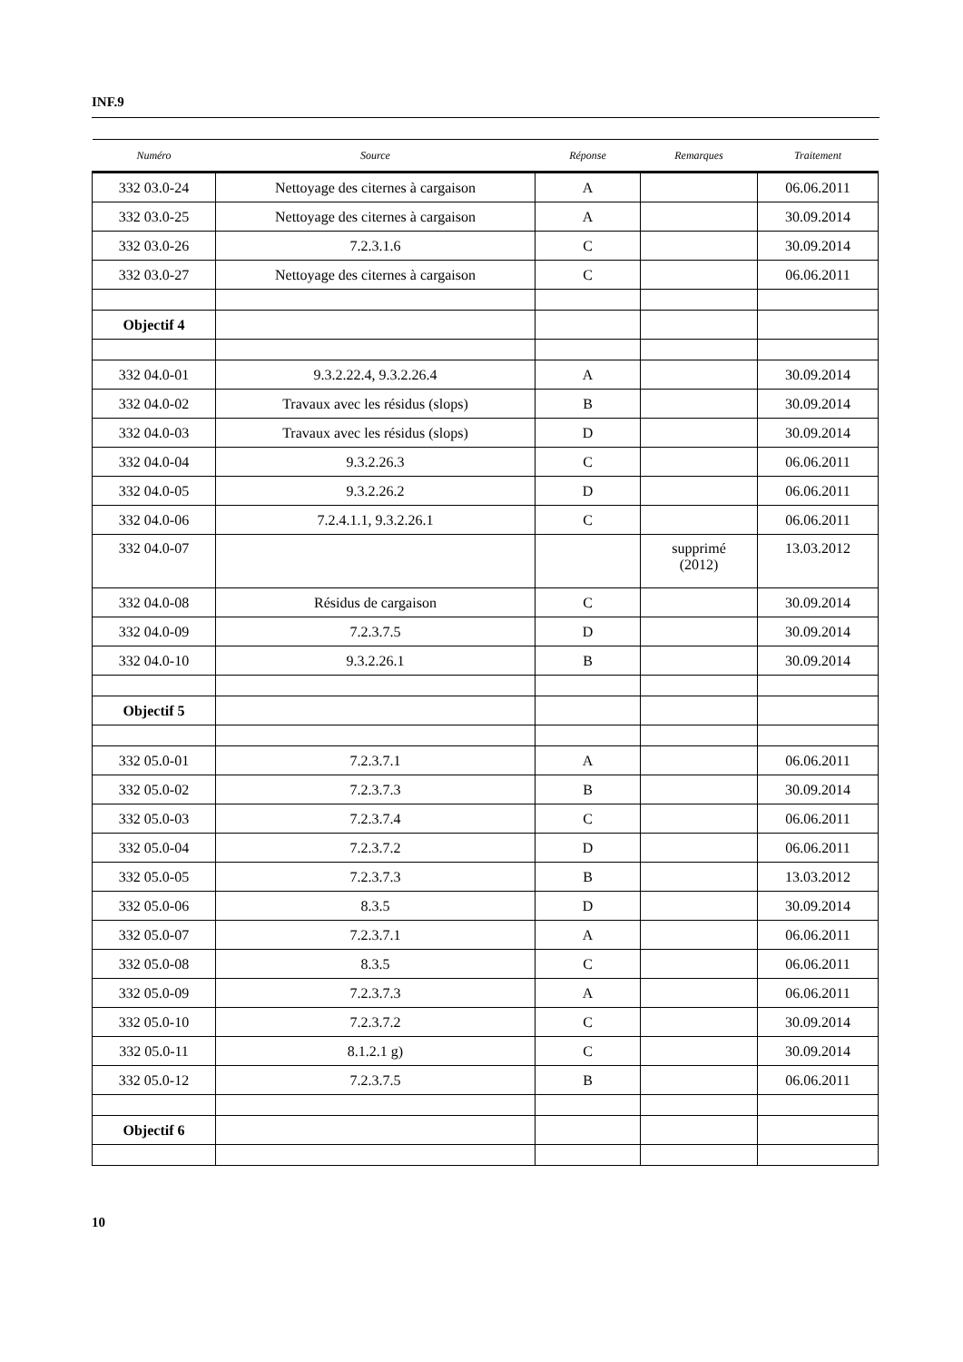INF.9
| Numéro | Source | Réponse | Remarques | Traitement |
| --- | --- | --- | --- | --- |
| 332 03.0-24 | Nettoyage des citernes à cargaison | A | | 06.06.2011 |
| 332 03.0-25 | Nettoyage des citernes à cargaison | A | | 30.09.2014 |
| 332 03.0-26 | 7.2.3.1.6 | C | | 30.09.2014 |
| 332 03.0-27 | Nettoyage des citernes à cargaison | C | | 06.06.2011 |
| Objectif 4 | | | | |
| 332 04.0-01 | 9.3.2.22.4, 9.3.2.26.4 | A | | 30.09.2014 |
| 332 04.0-02 | Travaux avec les résidus (slops) | B | | 30.09.2014 |
| 332 04.0-03 | Travaux avec les résidus (slops) | D | | 30.09.2014 |
| 332 04.0-04 | 9.3.2.26.3 | C | | 06.06.2011 |
| 332 04.0-05 | 9.3.2.26.2 | D | | 06.06.2011 |
| 332 04.0-06 | 7.2.4.1.1, 9.3.2.26.1 | C | | 06.06.2011 |
| 332 04.0-07 | | | supprimé (2012) | 13.03.2012 |
| 332 04.0-08 | Résidus de cargaison | C | | 30.09.2014 |
| 332 04.0-09 | 7.2.3.7.5 | D | | 30.09.2014 |
| 332 04.0-10 | 9.3.2.26.1 | B | | 30.09.2014 |
| Objectif 5 | | | | |
| 332 05.0-01 | 7.2.3.7.1 | A | | 06.06.2011 |
| 332 05.0-02 | 7.2.3.7.3 | B | | 30.09.2014 |
| 332 05.0-03 | 7.2.3.7.4 | C | | 06.06.2011 |
| 332 05.0-04 | 7.2.3.7.2 | D | | 06.06.2011 |
| 332 05.0-05 | 7.2.3.7.3 | B | | 13.03.2012 |
| 332 05.0-06 | 8.3.5 | D | | 30.09.2014 |
| 332 05.0-07 | 7.2.3.7.1 | A | | 06.06.2011 |
| 332 05.0-08 | 8.3.5 | C | | 06.06.2011 |
| 332 05.0-09 | 7.2.3.7.3 | A | | 06.06.2011 |
| 332 05.0-10 | 7.2.3.7.2 | C | | 30.09.2014 |
| 332 05.0-11 | 8.1.2.1 g) | C | | 30.09.2014 |
| 332 05.0-12 | 7.2.3.7.5 | B | | 06.06.2011 |
| Objectif 6 | | | | |
10